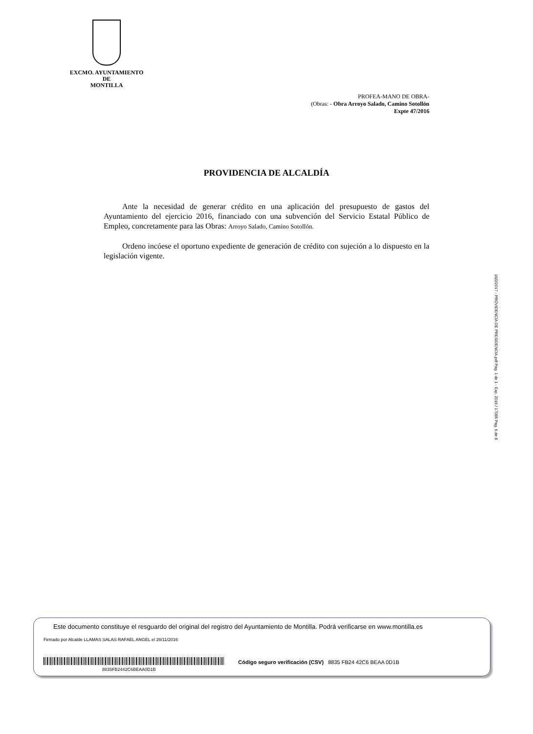EXCMO. AYUNTAMIENTO
DE
MONTILLA
PROFEA-MANO DE OBRA-
(Obras: - Obra Arroyo Salado, Camino Sotollón
Expte 47/2016
PROVIDENCIA DE ALCALDÍA
Ante la necesidad de generar crédito en una aplicación del presupuesto de gastos del Ayuntamiento del ejercicio 2016, financiado con una subvención del Servicio Estatal Público de Empleo, concretamente para las Obras: Arroyo Salado, Camino Sotollón.
Ordeno incóese el oportuno expediente de generación de crédito con sujeción a lo dispuesto en la legislación vigente.
16/2/2017 - PROVIDENCIA DE PRESIDENCIA.pdf Pag. 1 de 1 - Exp. 2016 / 17086 Pag. 6 de 8
Este documento constituye el resguardo del original del registro del Ayuntamiento de Montilla. Podrá verificarse en www.montilla.es
Firmado por Alcalde LLAMAS SALAS RAFAEL ANGEL el 28/11/2016
8835FB2442C6BEAA0D1B
Código seguro verificación (CSV) 8835 FB24 42C6 BEAA 0D1B